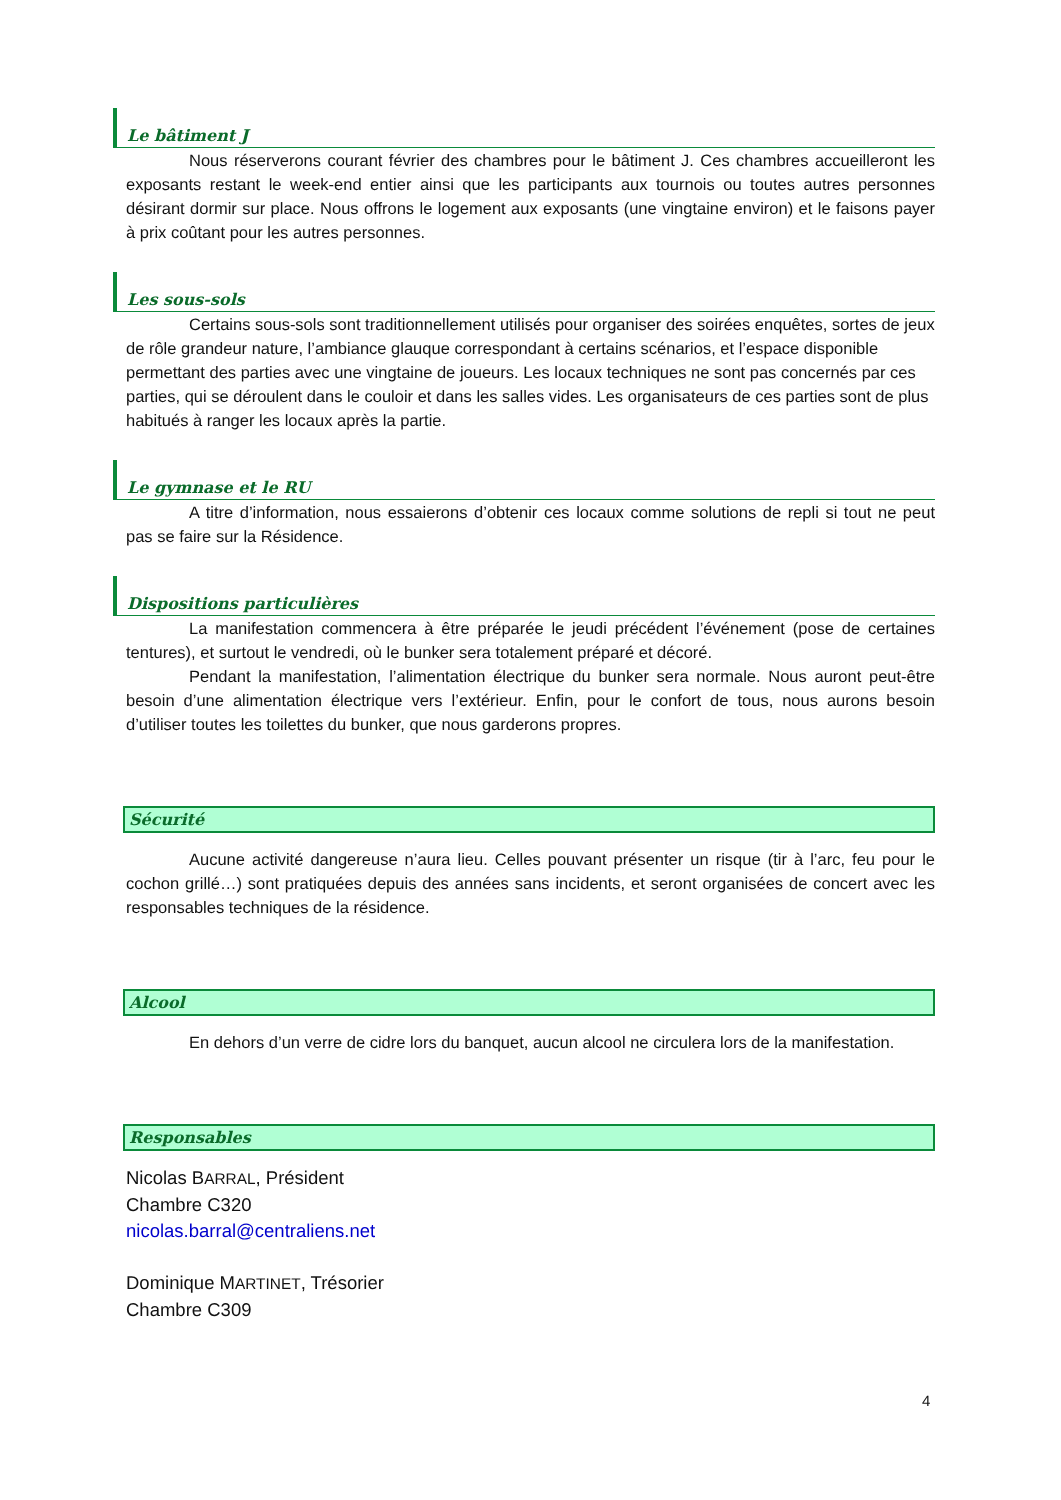Le bâtiment J
Nous réserverons courant février des chambres pour le bâtiment J. Ces chambres accueilleront les exposants restant le week-end entier ainsi que les participants aux tournois ou toutes autres personnes désirant dormir sur place. Nous offrons le logement aux exposants (une vingtaine environ) et le faisons payer à prix coûtant pour les autres personnes.
Les sous-sols
Certains sous-sols sont traditionnellement utilisés pour organiser des soirées enquêtes, sortes de jeux de rôle grandeur nature, l’ambiance glauque correspondant à certains scénarios, et l’espace disponible permettant des parties avec une vingtaine de joueurs. Les locaux techniques ne sont pas concernés par ces parties, qui se déroulent dans le couloir et dans les salles vides. Les organisateurs de ces parties sont de plus habitués à ranger les locaux après la partie.
Le gymnase et le RU
A titre d’information, nous essaierons d’obtenir ces locaux comme solutions de repli si tout ne peut pas se faire sur la Résidence.
Dispositions particulières
La manifestation commencera à être préparée le jeudi précédent l’événement (pose de certaines tentures), et surtout le vendredi, où le bunker sera totalement préparé et décoré.
Pendant la manifestation, l’alimentation électrique du bunker sera normale. Nous auront peut-être besoin d’une alimentation électrique vers l’extérieur. Enfin, pour le confort de tous, nous aurons besoin d’utiliser toutes les toilettes du bunker, que nous garderons propres.
Sécurité
Aucune activité dangereuse n’aura lieu. Celles pouvant présenter un risque (tir à l’arc, feu pour le cochon grillé…) sont pratiquées depuis des années sans incidents, et seront organisées de concert avec les responsables techniques de la résidence.
Alcool
En dehors d’un verre de cidre lors du banquet, aucun alcool ne circulera lors de la manifestation.
Responsables
Nicolas BARRAL, Président
Chambre C320
nicolas.barral@centraliens.net
Dominique MARTINET, Trésorier
Chambre C309
4